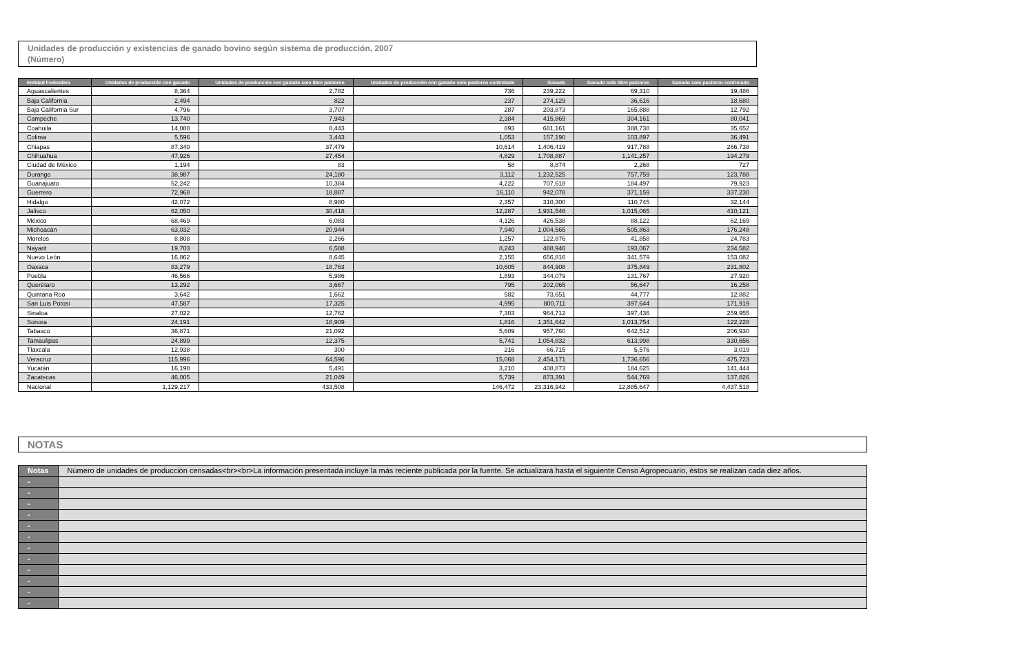Unidades de producción y existencias de ganado bovino según sistema de producción, 2007
(Número)
| Entidad Federativa | Unidades de producción con ganado | Unidades de producción con ganado solo libre pastoreo | Unidades de producción con ganado solo pastoreo controlado | Ganado | Ganado solo libre pastoreo | Ganado solo pastoreo controlado |
| --- | --- | --- | --- | --- | --- | --- |
| Aguascalientes | 8,364 | 2,782 | 736 | 239,222 | 69,310 | 19,486 |
| Baja California | 2,494 | 822 | 237 | 274,129 | 36,616 | 18,680 |
| Baja California Sur | 4,796 | 3,707 | 287 | 203,873 | 165,888 | 12,792 |
| Campeche | 13,740 | 7,943 | 2,384 | 415,869 | 304,161 | 80,041 |
| Coahuila | 14,088 | 8,443 | 893 | 681,161 | 388,738 | 35,652 |
| Colima | 5,596 | 3,443 | 1,053 | 157,190 | 103,897 | 36,491 |
| Chiapas | 87,340 | 37,479 | 10,614 | 1,406,419 | 917,788 | 266,738 |
| Chihuahua | 47,926 | 27,454 | 4,829 | 1,708,887 | 1,141,257 | 194,279 |
| Ciudad de México | 1,194 | 83 | 58 | 8,874 | 2,268 | 727 |
| Durango | 38,987 | 24,180 | 3,112 | 1,232,525 | 757,759 | 123,788 |
| Guanajuato | 52,242 | 10,384 | 4,222 | 707,618 | 184,497 | 79,923 |
| Guerrero | 72,968 | 18,887 | 16,110 | 942,078 | 371,159 | 337,230 |
| Hidalgo | 42,072 | 8,980 | 2,357 | 310,300 | 110,745 | 32,144 |
| Jalisco | 62,050 | 30,418 | 12,287 | 1,931,546 | 1,015,065 | 410,121 |
| México | 68,469 | 6,083 | 4,126 | 426,538 | 88,122 | 62,169 |
| Michoacán | 63,032 | 20,944 | 7,940 | 1,004,565 | 505,863 | 176,248 |
| Morelos | 8,808 | 2,266 | 1,257 | 122,876 | 41,858 | 24,783 |
| Nayarit | 19,703 | 6,588 | 8,243 | 488,946 | 193,067 | 234,582 |
| Nuevo León | 16,862 | 8,645 | 2,155 | 656,816 | 341,579 | 153,082 |
| Oaxaca | 83,279 | 18,763 | 10,605 | 844,908 | 375,849 | 231,802 |
| Puebla | 46,566 | 5,986 | 1,893 | 344,079 | 131,767 | 27,920 |
| Querétaro | 13,292 | 3,667 | 795 | 202,065 | 56,647 | 16,258 |
| Quintana Roo | 3,642 | 1,662 | 582 | 73,651 | 44,777 | 12,882 |
| San Luis Potosí | 47,587 | 17,325 | 4,995 | 800,711 | 397,644 | 171,919 |
| Sinaloa | 27,022 | 12,762 | 7,303 | 964,712 | 397,436 | 259,955 |
| Sonora | 24,191 | 18,909 | 1,816 | 1,351,642 | 1,013,754 | 122,228 |
| Tabasco | 36,871 | 21,092 | 5,609 | 957,760 | 642,512 | 206,930 |
| Tamaulipas | 24,899 | 12,375 | 5,741 | 1,054,832 | 613,998 | 330,656 |
| Tlaxcala | 12,938 | 300 | 216 | 66,715 | 5,576 | 3,019 |
| Veracruz | 115,996 | 64,596 | 15,068 | 2,454,171 | 1,736,656 | 475,723 |
| Yucatán | 16,198 | 5,491 | 3,210 | 408,873 | 184,625 | 141,444 |
| Zacatecas | 46,005 | 21,049 | 5,739 | 873,391 | 544,769 | 137,826 |
| Nacional | 1,129,217 | 433,508 | 146,472 | 23,316,942 | 12,885,647 | 4,437,518 |
NOTAS
| Notas | Número de unidades de producción censadas<br><br>La información presentada incluye la más reciente publicada por la fuente. Se actualizará hasta el siguiente Censo Agropecuario, éstos se realizan cada diez años. |
| - | |
| - | |
| - | |
| - | |
| - | |
| - | |
| - | |
| - | |
| - | |
| - | |
| - | |
| - | |